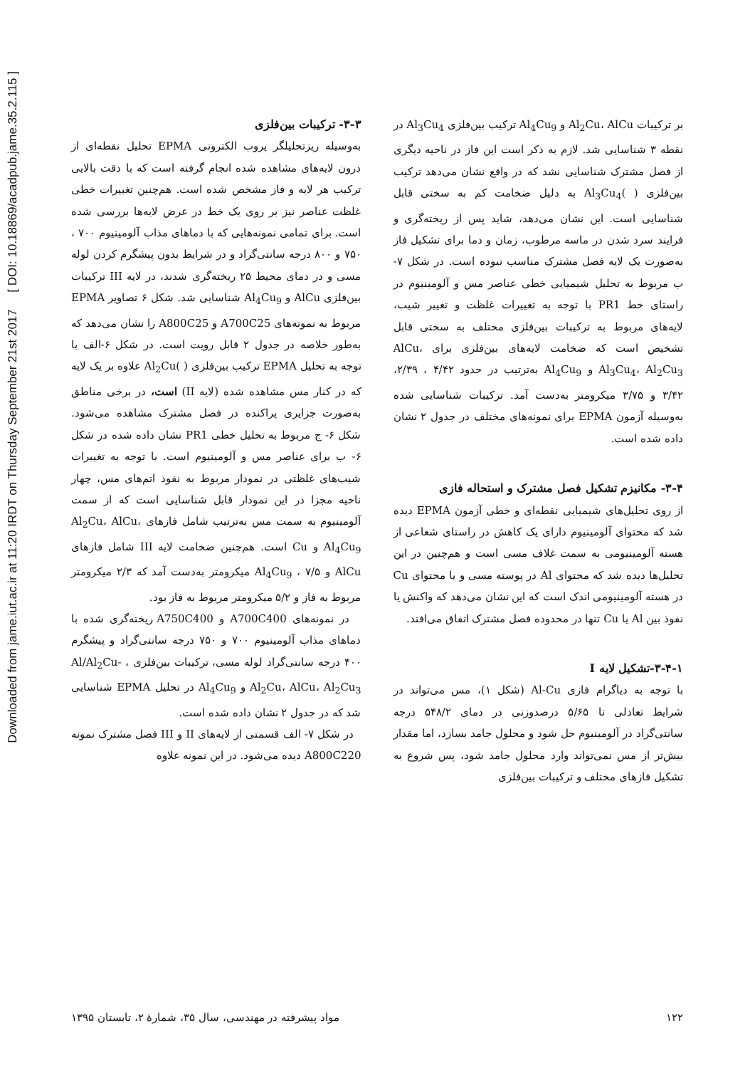Downloaded from jame.iut.ac.ir at 11:20 IRDT on Thursday September 21st 2017 [ DOI: 10.18869/acadpub.jame.35.2.115 ]
۳-۳- ترکیبات بین‌فلزی
به‌وسیله ریزتحلیلگر پروب الکترونی EPMA تحلیل نقطه‌ای از درون لایه‌های مشاهده شده انجام گرفته است که با دقت بالایی ترکیب هر لایه و فاز مشخص شده است. هم‌چنین تغییرات خطی غلظت عناصر نیز بر روی یک خط در عرض لایه‌ها بررسی شده است. برای تمامی نمونه‌هایی که با دماهای مذاب آلومینیوم ۷۰۰ ، ۷۵۰ و ۸۰۰ درجه سانتی‌گراد و در شرایط بدون پیشگرم کردن لوله مسی و در دمای محیط ۲۵ ریخته‌گری شدند، در لایه III ترکیبات بین‌فلزی AlCu و Al<sub>4</sub>Cu<sub>9</sub> شناسایی شد. شکل ۶ تصاویر EPMA مربوط به نمونه‌های A700C25 و A800C25 را نشان می‌دهد که به‌طور خلاصه در جدول ۲ قابل رویت است. در شکل ۶-الف با توجه به تحلیل EPMA ترکیب بین‌فلزی ( )Al<sub>2</sub>Cu علاوه بر یک لایه که در کنار مس مشاهده شده (لایه II) است، در برخی مناطق به‌صورت جزایری پراکنده در فصل مشترک مشاهده می‌شود. شکل ۶- ج مربوط به تحلیل خطی PR1 نشان داده شده در شکل ۶- ب برای عناصر مس و آلومینیوم است. با توجه به تغییرات شیب‌های غلظتی در نمودار مربوط به نفوذ اتم‌های مس، چهار ناحیه مجزا در این نمودار قابل شناسایی است که از سمت آلومینیوم به سمت مس به‌ترتیب شامل فازهای Al<sub>2</sub>Cu، AlCu، Al<sub>4</sub>Cu<sub>9</sub> و Cu است. هم‌چنین ضخامت لایه III شامل فازهای AlCu و Al<sub>4</sub>Cu<sub>9</sub> ، ۷/۵ میکرومتر به‌دست آمد که ۲/۳ میکرومتر مربوط به فاز و ۵/۲ میکرومتر مربوط به فاز بود.
در نمونه‌های A700C400 و A750C400 ریخته‌گری شده با دماهای مذاب آلومینیوم ۷۰۰ و ۷۵۰ درجه سانتی‌گراد و پیشگرم ۴۰۰ درجه سانتی‌گراد لوله مسی، ترکیبات بین‌فلزی Al/Al<sub>2</sub>Cu- ، Al<sub>2</sub>Cu، AlCu، Al<sub>2</sub>Cu<sub>3</sub> و Al<sub>4</sub>Cu<sub>9</sub> در تحلیل EPMA شناسایی شد که در جدول ۲ نشان داده شده است.
در شکل ۷- الف قسمتی از لایه‌های II و III فصل مشترک نمونه A800C220 دیده می‌شود. در این نمونه علاوه
بر ترکیبات Al<sub>2</sub>Cu، AlCu و Al<sub>4</sub>Cu<sub>9</sub> ترکیب بین‌فلزی Al<sub>3</sub>Cu<sub>4</sub> در نقطه ۳ شناسایی شد. لازم به ذکر است این فاز در ناحیه دیگری از فصل مشترک شناسایی نشد که در واقع نشان می‌دهد ترکیب بین‌فلزی ( )Al<sub>3</sub>Cu<sub>4</sub> به دلیل ضخامت کم به سختی قابل شناسایی است. این نشان می‌دهد، شاید پس از ریخته‌گری و فرایند سرد شدن در ماسه مرطوب، زمان و دما برای تشکیل فاز به‌صورت یک لایه فصل مشترک مناسب نبوده است. در شکل ۷- ب مربوط به تحلیل شیمیایی خطی عناصر مس و آلومینیوم در راستای خط PR1 با توجه به تغییرات غلظت و تغییر شیب، لایه‌های مربوط به ترکیبات بین‌فلزی مختلف به سختی قابل تشخیص است که ضخامت لایه‌های بین‌فلزی برای AlCu، Al<sub>3</sub>Cu<sub>4</sub>، Al<sub>2</sub>Cu<sub>3</sub> و Al<sub>4</sub>Cu<sub>9</sub> به‌ترتیب در حدود ۴/۴۲ ، ۲/۳۹، ۳/۴۲ و ۳/۷۵ میکرومتر به‌دست آمد. ترکیبات شناسایی شده به‌وسیله آزمون EPMA برای نمونه‌های مختلف در جدول ۲ نشان داده شده است.
۳-۴- مکانیزم تشکیل فصل مشترک و استحاله فازی
از روی تحلیل‌های شیمیایی نقطه‌ای و خطی آزمون EPMA دیده شد که محتوای آلومینیوم دارای یک کاهش در راستای شعاعی از هسته آلومینیومی به سمت غلاف مسی است و هم‌چنین در این تحلیل‌ها دیده شد که محتوای Al در پوسته مسی و یا محتوای Cu در هسته آلومینیومی اندک است که این نشان می‌دهد که واکنش یا نفوذ بین Al یا Cu تنها در محدوده فصل مشترک اتفاق می‌افتد.
۳-۴-۱-تشکیل لایه I
با توجه به دیاگرام فازی Al-Cu (شکل ۱)، مس می‌تواند در شرایط تعادلی تا ۵/۶۵ درصدوزنی در دمای ۵۴۸/۲ درجه سانتی‌گراد در آلومینیوم حل شود و محلول جامد بسازد، اما مقدار بیش‌تر از مس نمی‌تواند وارد محلول جامد شود، پس شروع به تشکیل فازهای مختلف و ترکیبات بین‌فلزی
۱۲۲ مواد پیشرفته در مهندسی، سال ۳۵، شمارهٔ ۲، تابستان ۱۳۹۵